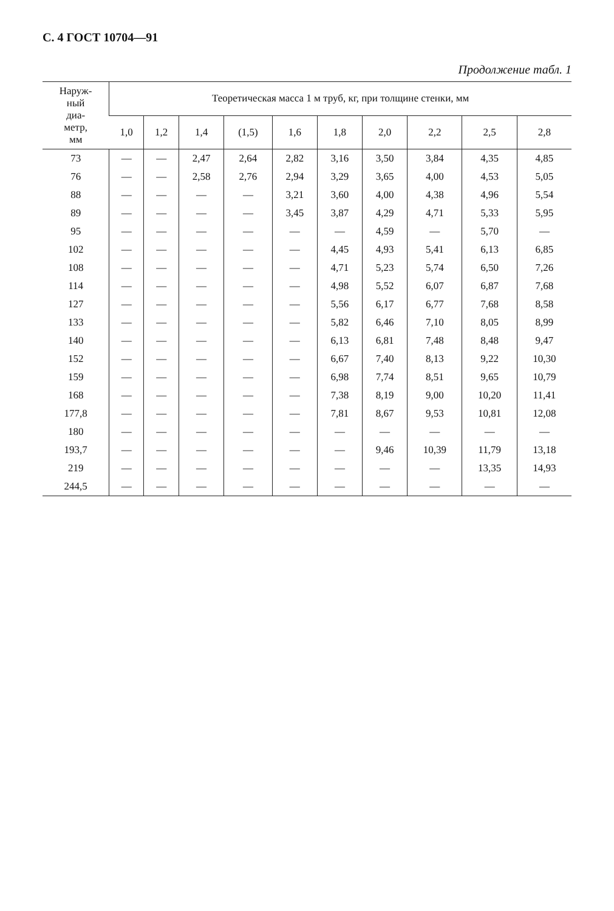С. 4 ГОСТ 10704—91
Продолжение табл. 1
| Наруж- ный диа- метр, мм | Теоретическая масса 1 м труб, кг, при толщине стенки, мм | | | | | | | | | |
| --- | --- | --- | --- | --- | --- | --- | --- | --- | --- | --- |
| | 1,0 | 1,2 | 1,4 | (1,5) | 1,6 | 1,8 | 2,0 | 2,2 | 2,5 | 2,8 |
| 73 | — | — | 2,47 | 2,64 | 2,82 | 3,16 | 3,50 | 3,84 | 4,35 | 4,85 |
| 76 | — | — | 2,58 | 2,76 | 2,94 | 3,29 | 3,65 | 4,00 | 4,53 | 5,05 |
| 88 | — | — | — | — | 3,21 | 3,60 | 4,00 | 4,38 | 4,96 | 5,54 |
| 89 | — | — | — | — | 3,45 | 3,87 | 4,29 | 4,71 | 5,33 | 5,95 |
| 95 | — | — | — | — | — | — | 4,59 | — | 5,70 | — |
| 102 | — | — | — | — | — | 4,45 | 4,93 | 5,41 | 6,13 | 6,85 |
| 108 | — | — | — | — | — | 4,71 | 5,23 | 5,74 | 6,50 | 7,26 |
| 114 | — | — | — | — | — | 4,98 | 5,52 | 6,07 | 6,87 | 7,68 |
| 127 | — | — | — | — | — | 5,56 | 6,17 | 6,77 | 7,68 | 8,58 |
| 133 | — | — | — | — | — | 5,82 | 6,46 | 7,10 | 8,05 | 8,99 |
| 140 | — | — | — | — | — | 6,13 | 6,81 | 7,48 | 8,48 | 9,47 |
| 152 | — | — | — | — | — | 6,67 | 7,40 | 8,13 | 9,22 | 10,30 |
| 159 | — | — | — | — | — | 6,98 | 7,74 | 8,51 | 9,65 | 10,79 |
| 168 | — | — | — | — | — | 7,38 | 8,19 | 9,00 | 10,20 | 11,41 |
| 177,8 | — | — | — | — | — | 7,81 | 8,67 | 9,53 | 10,81 | 12,08 |
| 180 | — | — | — | — | — | — | — | — | — | — |
| 193,7 | — | — | — | — | — | — | 9,46 | 10,39 | 11,79 | 13,18 |
| 219 | — | — | — | — | — | — | — | — | 13,35 | 14,93 |
| 244,5 | — | — | — | — | — | — | — | — | — | — |